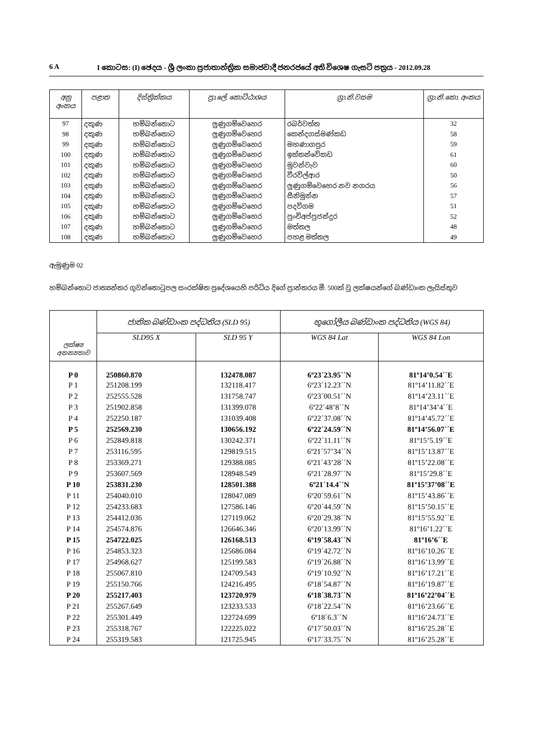6 A I කොටස: (I) ඡෙදය - ශ්‍රී ලංකා ප්‍රජාතාන්ත්‍රික සමාජවාදී ජනරජයේ අති විශෙෂ ගැසට් පත්‍රය - 2012.09.28
| අනු අංකය | පළාත | දිස්ත්‍රික්කය | ප්‍රා.ලේ. කොට්ඨාශය | ග්‍රා.නි.වසම | ග්‍රා.නි.කො. අංකය |
| --- | --- | --- | --- | --- | --- |
| 97 | දකුණ | හම්බන්තොට | ලුණුගම්වෙහෙර | රබර්වත්ත | 32 |
| 98 | දකුණ | හම්බන්තොට | ලුණුගම්වෙහෙර | කෙන්දගස්මණ්කඩ | 58 |
| 99 | දකුණ | හම්බන්තොට | ලුණුගම්වෙහෙර | මහණාගපුර | 59 |
| 100 | දකුණ | හම්බන්තොට | ලුණුගම්වෙහෙර | ඉත්තන්වේකඩ | 61 |
| 101 | දකුණ | හම්බන්තොට | ලුණුගම්වෙහෙර | මුවන්වැව | 60 |
| 102 | දකුණ | හම්බන්තොට | ලුණුගම්වෙහෙර | වීරවිල්ආර | 50 |
| 103 | දකුණ | හම්බන්තොට | ලුණුගම්වෙහෙර | ලුණුගම්වෙහෙර නව නගරය | 56 |
| 104 | දකුණ | හම්බන්තොට | ලුණුගම්වෙහෙර | සීනිමුන්න | 57 |
| 105 | දකුණ | හම්බන්තොට | ලුණුගම්වෙහෙර | පදවිගම | 51 |
| 106 | දකුණ | හම්බන්තොට | ලුණුගම්වෙහෙර | පුංචිඅප්පුජන්දුර | 52 |
| 107 | දකුණ | හම්බන්තොට | ලුණුගම්වෙහෙර | මත්තල | 48 |
| 108 | දකුණ | හම්බන්තොට | ලුණුගම්වෙහෙර | පහළ මත්තල | 49 |
ඇමුණුම 02
හම්බන්තොට ජාත්‍යන්තර ගුවන්තොටුපල සංරක්ෂිත ප්‍රදේශයෙහි පරිධිය දිගේ ප්‍රාන්තරය මී. 500ක් වූ ලක්ෂයන්ගේ බණ්ඩාංක ලැයිස්තුව
| ලක්ෂ්‍ය අනන්‍යතාව | ජාතික බණ්ඩාංක පද්ධතිය (SLD 95) | | භූගෝලීය බණ්ඩාංක පද්ධතිය (WGS 84) | |
| --- | --- | --- | --- | --- |
| | SLD95 X | SLD 95 Y | WGS 84 Lat | WGS 84 Lon |
| P 0 | 250860.870 | 132478.087 | 6º23´23.95´´N | 81º14’0.54´´E |
| P 1 | 251208.199 | 132118.417 | 6º23´12.23´´N | 81º14’11.82´´E |
| P 2 | 252555.528 | 131758.747 | 6º23´00.51´´N | 81º14’23.11´´E |
| P 3 | 251902.858 | 131399.078 | 6º22´48’8´´N | 81º14’34’4´´E |
| P 4 | 252250.187 | 131039.408 | 6º22´37.08´´N | 81º14’45.72´´E |
| P 5 | 252569.230 | 130656.192 | 6º22´24.59´´N | 81º14’56.07´´E |
| P 6 | 252849.818 | 130242.371 | 6º22´11.11´´N | 81º15’5.19´´E |
| P 7 | 253116.595 | 129819.515 | 6º21´57’34´´N | 81º15’13.87´´E |
| P 8 | 253369.271 | 129388.085 | 6º21´43’28´´N | 81º15’22.08´´E |
| P 9 | 253607.569 | 128948.549 | 6º21´28.97´´N | 81º15’29.8´´E |
| P 10 | 253831.230 | 128501.388 | 6º21´14.4´´N | 81º15’37’08´´E |
| P 11 | 254040.010 | 128047.089 | 6º20´59.61´´N | 81º15’43.86´´E |
| P 12 | 254233.683 | 127586.146 | 6º20´44.59´´N | 81º15’50.15´´E |
| P 13 | 254412.036 | 127119.062 | 6º20´29.38´´N | 81º15’55.92´´E |
| P 14 | 254574.876 | 126646.346 | 6º20´13.99´´N | 81º16’1.22´´E |
| P 15 | 254722.025 | 126168.513 | 6º19´58.43´´N | 81º16’6´´E |
| P 16 | 254853.323 | 125686.084 | 6º19´42.72´´N | 81º16’10.26´´E |
| P 17 | 254968.627 | 125199.583 | 6º19´26.88´´N | 81º16’13.99´´E |
| P 18 | 255067.810 | 124709.543 | 6º19´10.92´´N | 81º16’17.21´´E |
| P 19 | 255150.766 | 124216.495 | 6º18´54.87´´N | 81º16’19.87´´E |
| P 20 | 255217.403 | 123720.979 | 6º18´38.73´´N | 81º16’22’04´´E |
| P 21 | 255267.649 | 123233.533 | 6º18´22.54´´N | 81º16’23.66´´E |
| P 22 | 255301.449 | 122724.699 | 6º18´6.3´´N | 81º16’24.73´´E |
| P 23 | 255318.767 | 122225.022 | 6º17´50.03´´N | 81º16’25.28´´E |
| P 24 | 255319.583 | 121725.945 | 6º17´33.75´´N | 81º16’25.28´´E |